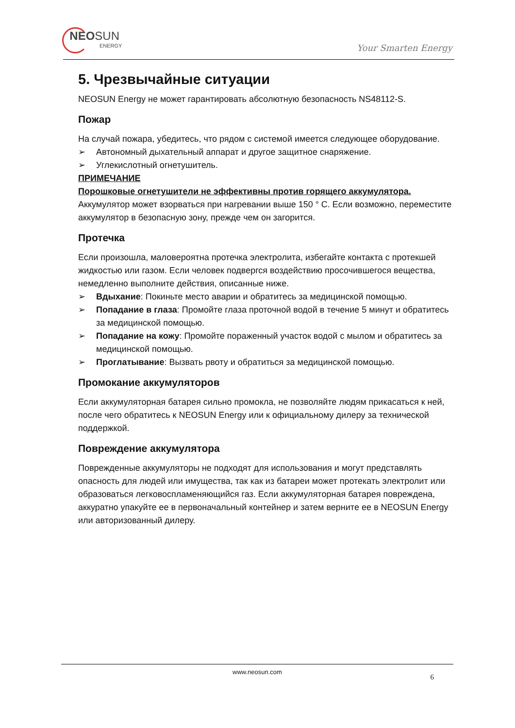NEOSUN
ENERGY
Your Smarten Energy
5. Чрезвычайные ситуации
NEOSUN Energy не может гарантировать абсолютную безопасность NS48112-S.
Пожар
На случай пожара, убедитесь, что рядом с системой имеется следующее оборудование.
➢ Автономный дыхательный аппарат и другое защитное снаряжение.
➢ Углекислотный огнетушитель.
ПРИМЕЧАНИЕ
Порошковые огнетушители не эффективны против горящего аккумулятора.
Аккумулятор может взорваться при нагревании выше 150 ° C. Если возможно, переместите аккумулятор в безопасную зону, прежде чем он загорится.
Протечка
Если произошла, маловероятна протечка электролита, избегайте контакта с протекшей жидкостью или газом. Если человек подвергся воздействию просочившегося вещества, немедленно выполните действия, описанные ниже.
➢ Вдыхание: Покиньте место аварии и обратитесь за медицинской помощью.
➢ Попадание в глаза: Промойте глаза проточной водой в течение 5 минут и обратитесь за медицинской помощью.
➢ Попадание на кожу: Промойте пораженный участок водой с мылом и обратитесь за медицинской помощью.
➢ Проглатывание: Вызвать рвоту и обратиться за медицинской помощью.
Промокание аккумуляторов
Если аккумуляторная батарея сильно промокла, не позволяйте людям прикасаться к ней, после чего обратитесь к NEOSUN Energy или к официальному дилеру за технической поддержкой.
Повреждение аккумулятора
Поврежденные аккумуляторы не подходят для использования и могут представлять опасность для людей или имущества, так как из батареи может протекать электролит или образоваться легковоспламеняющийся газ. Если аккумуляторная батарея повреждена, аккуратно упакуйте ее в первоначальный контейнер и затем верните ее в NEOSUN Energy или авторизованный дилеру.
www.neosun.com
6